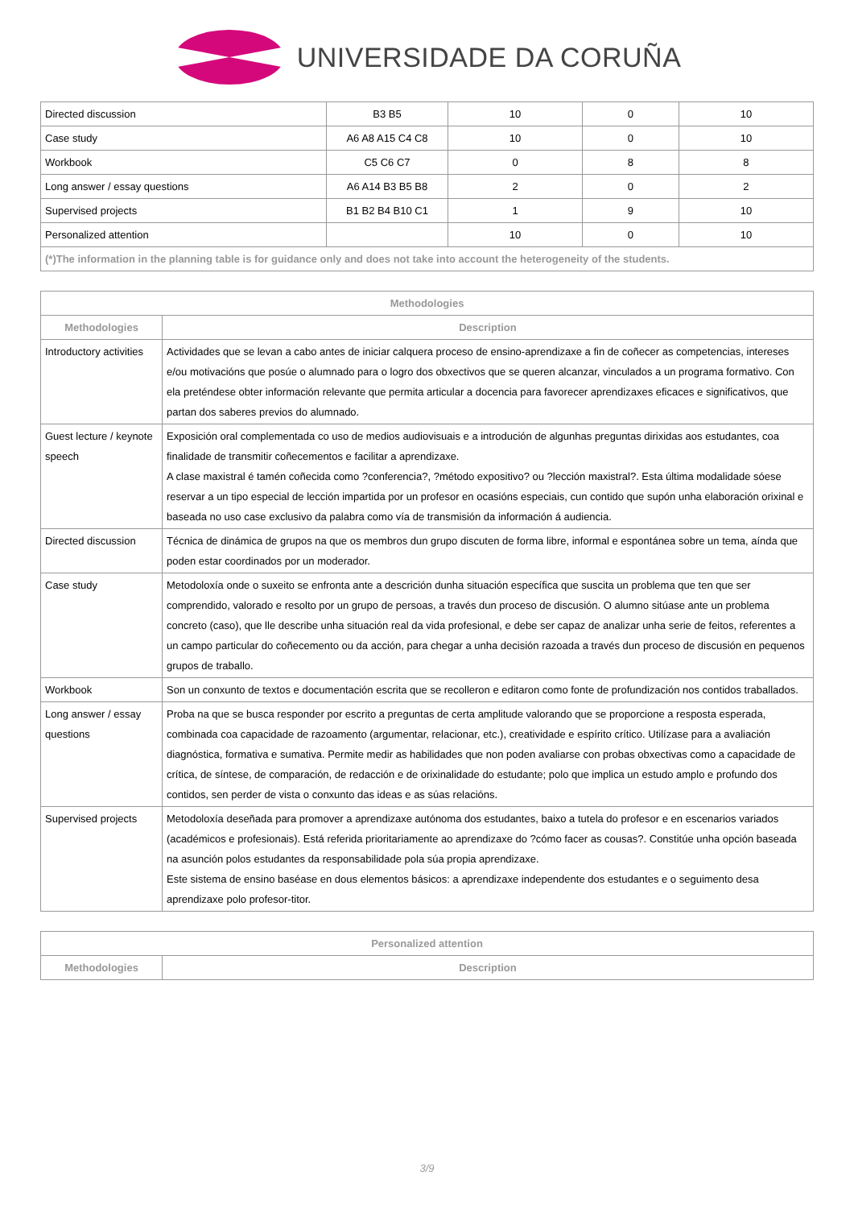UNIVERSIDADE DA CORUÑA
| Directed discussion | B3 B5 | 10 | 0 | 10 |
| Case study | A6 A8 A15 C4 C8 | 10 | 0 | 10 |
| Workbook | C5 C6 C7 | 0 | 8 | 8 |
| Long answer / essay questions | A6 A14 B3 B5 B8 | 2 | 0 | 2 |
| Supervised projects | B1 B2 B4 B10 C1 | 1 | 9 | 10 |
| Personalized attention | | 10 | 0 | 10 |
| (*)The information in the planning table is for guidance only and does not take into account the heterogeneity of the students. | | | | |
| Methodologies | |
| --- | --- |
| Methodologies | Description |
| Introductory activities | Actividades que se levan a cabo antes de iniciar calquera proceso de ensino-aprendizaxe a fin de coñecer as competencias, intereses e/ou motivacións que posúe o alumnado para o logro dos obxectivos que se queren alcanzar, vinculados a un programa formativo. Con ela preténdese obter información relevante que permita articular a docencia para favorecer aprendizaxes eficaces e significativos, que partan dos saberes previos do alumnado. |
| Guest lecture / keynote speech | Exposición oral complementada co uso de medios audiovisuais e a introdución de algunhas preguntas dirixidas aos estudantes, coa finalidade de transmitir coñecementos e facilitar a aprendizaxe. A clase maxistral é tamén coñecida como ?conferencia?, ?método expositivo? ou ?lección maxistral?. Esta última modalidade sóese reservar a un tipo especial de lección impartida por un profesor en ocasións especiais, cun contido que supón unha elaboración orixinal e baseada no uso case exclusivo da palabra como vía de transmisión da información á audiencia. |
| Directed discussion | Técnica de dinámica de grupos na que os membros dun grupo discuten de forma libre, informal e espontánea sobre un tema, aínda que poden estar coordinados por un moderador. |
| Case study | Metodoloxía onde o suxeito se enfronta ante a descrición dunha situación específica que suscita un problema que ten que ser comprendido, valorado e resolto por un grupo de persoas, a través dun proceso de discusión. O alumno sitúase ante un problema concreto (caso), que lle describe unha situación real da vida profesional, e debe ser capaz de analizar unha serie de feitos, referentes a un campo particular do coñecemento ou da acción, para chegar a unha decisión razoada a través dun proceso de discusión en pequenos grupos de traballo. |
| Workbook | Son un conxunto de textos e documentación escrita que se recolleron e editaron como fonte de profundización nos contidos traballados. |
| Long answer / essay questions | Proba na que se busca responder por escrito a preguntas de certa amplitude valorando que se proporcione a resposta esperada, combinada coa capacidade de razoamento (argumentar, relacionar, etc.), creatividade e espírito crítico. Utilízase para a avaliación diagnóstica, formativa e sumativa. Permite medir as habilidades que non poden avaliarse con probas obxectivas como a capacidade de crítica, de síntese, de comparación, de redacción e de orixinalidade do estudante; polo que implica un estudo amplo e profundo dos contidos, sen perder de vista o conxunto das ideas e as súas relacións. |
| Supervised projects | Metodoloxía deseñada para promover a aprendizaxe autónoma dos estudantes, baixo a tutela do profesor e en escenarios variados (académicos e profesionais). Está referida prioritariamente ao aprendizaxe do ?cómo facer as cousas?. Constitúe unha opción baseada na asunción polos estudantes da responsabilidade pola súa propia aprendizaxe. Este sistema de ensino baséase en dous elementos básicos: a aprendizaxe independente dos estudantes e o seguimento desa aprendizaxe polo profesor-titor. |
| Personalized attention | |
| --- | --- |
| Methodologies | Description |
3/9